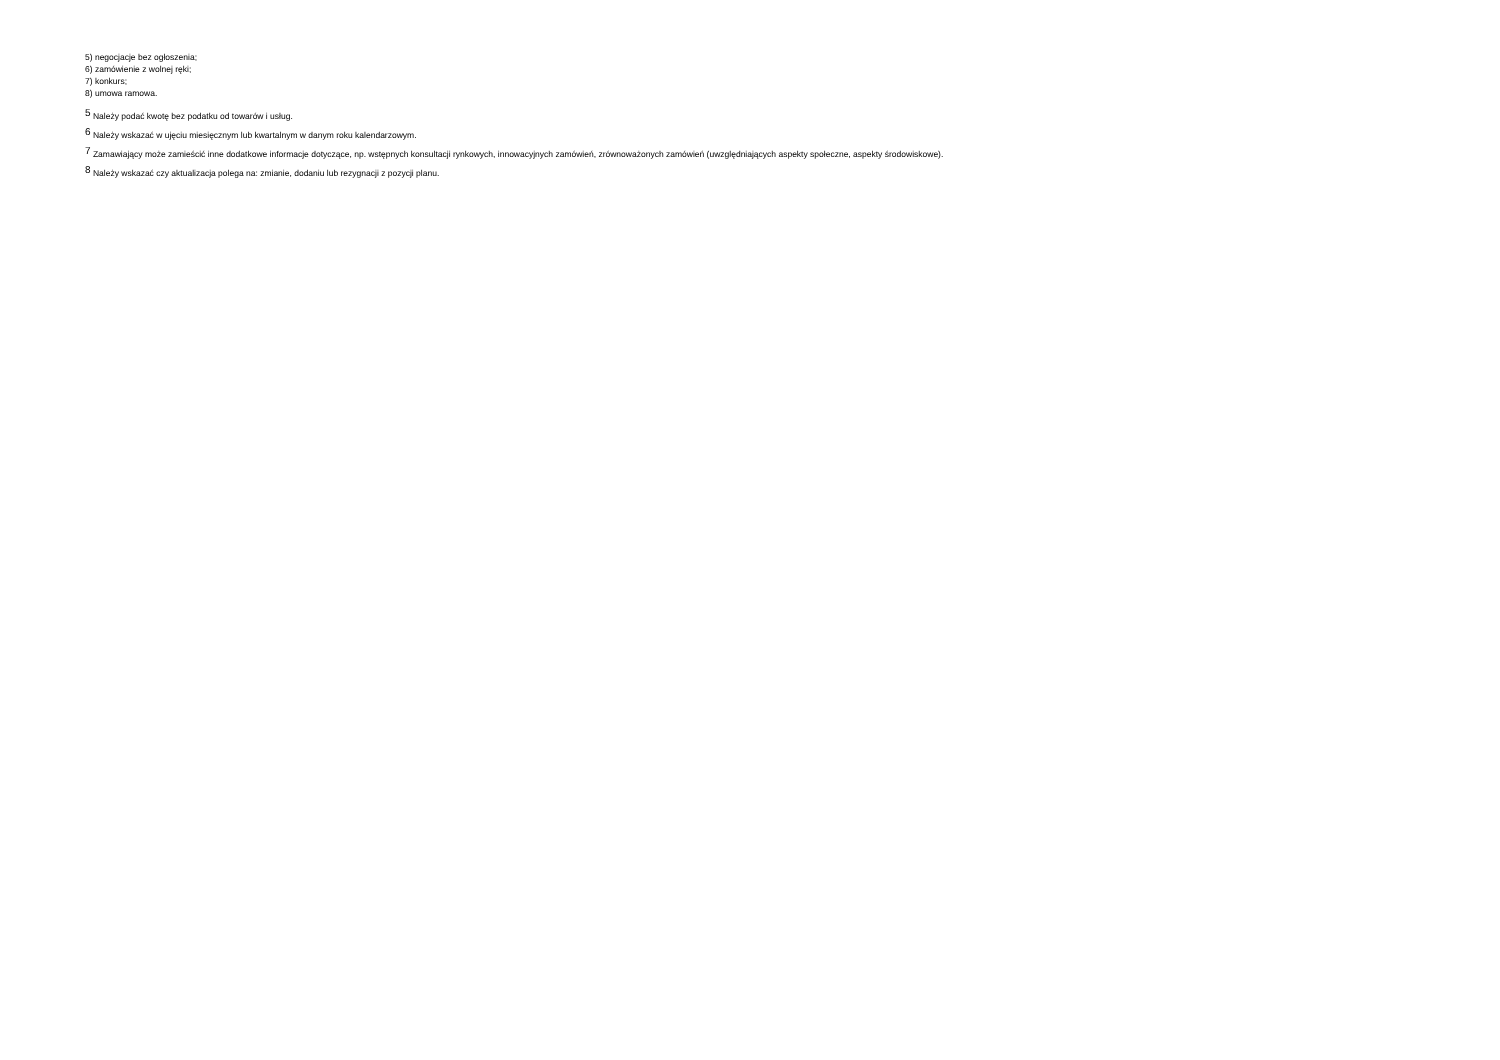5) negocjacje bez ogłoszenia;
6) zamówienie z wolnej ręki;
7) konkurs;
8) umowa ramowa.
<sup>5</sup> Należy podać kwotę bez podatku od towarów i usług.
<sup>6</sup> Należy wskazać w ujęciu miesięcznym lub kwartalnym w danym roku kalendarzowym.
<sup>7</sup> Zamawiający może zamieścić inne dodatkowe informacje dotyczące, np. wstępnych konsultacji rynkowych, innowacyjnych zamówień, zrównoważonych zamówień (uwzględniających aspekty społeczne, aspekty środowiskowe).
<sup>8</sup> Należy wskazać czy aktualizacja polega na: zmianie, dodaniu lub rezygnacji z pozycji planu.